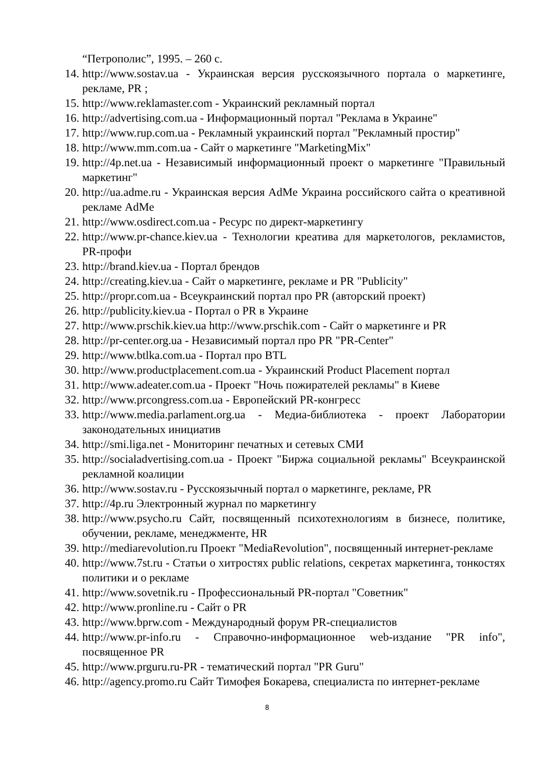“Петрополис”, 1995. – 260 с.
14. http://www.sostav.ua - Украинская версия русскоязычного портала о маркетинге, рекламе, PR ;
15. http://www.reklamaster.com - Украинский рекламный портал
16. http://advertising.com.ua - Информационный портал "Реклама в Украине"
17. http://www.rup.com.ua - Рекламный украинский портал "Рекламный простир"
18. http://www.mm.com.ua - Сайт о маркетинге "MarketingMix"
19. http://4p.net.ua - Независимый информационный проект о маркетинге "Правильный маркетинг"
20. http://ua.adme.ru - Украинская версия AdMe Украина российского сайта о креативной рекламе AdMe
21. http://www.osdirect.com.ua - Ресурс по директ-маркетингу
22. http://www.pr-chance.kiev.ua - Технологии креатива для маркетологов, рекламистов, PR-профи
23. http://brand.kiev.ua - Портал брендов
24. http://creating.kiev.ua - Сайт о маркетинге, рекламе и PR "Publicity"
25. http://propr.com.ua - Всеукраинский портал про PR (авторский проект)
26. http://publicity.kiev.ua - Портал о PR в Украине
27. http://www.prschik.kiev.ua http://www.prschik.com - Сайт о маркетинге и PR
28. http://pr-center.org.ua - Независимый портал про PR "PR-Center"
29. http://www.btlka.com.ua - Портал про BTL
30. http://www.productplacement.com.ua - Украинский Product Placement портал
31. http://www.adeater.com.ua - Проект "Ночь пожирателей рекламы" в Киеве
32. http://www.prcongress.com.ua - Европейский PR-конгресс
33. http://www.media.parlament.org.ua - Медиа-библиотека - проект Лаборатории законодательных инициатив
34. http://smi.liga.net - Мониторинг печатных и сетевых СМИ
35. http://socialadvertising.com.ua - Проект "Биржа социальной рекламы" Всеукраинской рекламной коалиции
36. http://www.sostav.ru - Русскоязычный портал о маркетинге, рекламе, PR
37. http://4p.ru Электронный журнал по маркетингу
38. http://www.psycho.ru Сайт, посвященный психотехнологиям в бизнесе, политике, обучении, рекламе, менеджменте, HR
39. http://mediarevolution.ru Проект "MediaRevolution", посвященный интернет-рекламе
40. http://www.7st.ru - Статьи о хитростях public relations, секретах маркетинга, тонкостях политики и о рекламе
41. http://www.sovetnik.ru - Профессиональный PR-портал "Советник"
42. http://www.pronline.ru - Сайт о PR
43. http://www.bprw.com - Международный форум PR-специалистов
44. http://www.pr-info.ru - Справочно-информационное web-издание "PR info", посвященное PR
45. http://www.prguru.ru-PR - тематический портал "PR Guru"
46. http://agency.promo.ru Сайт Тимофея Бокарева, специалиста по интернет-рекламе
8